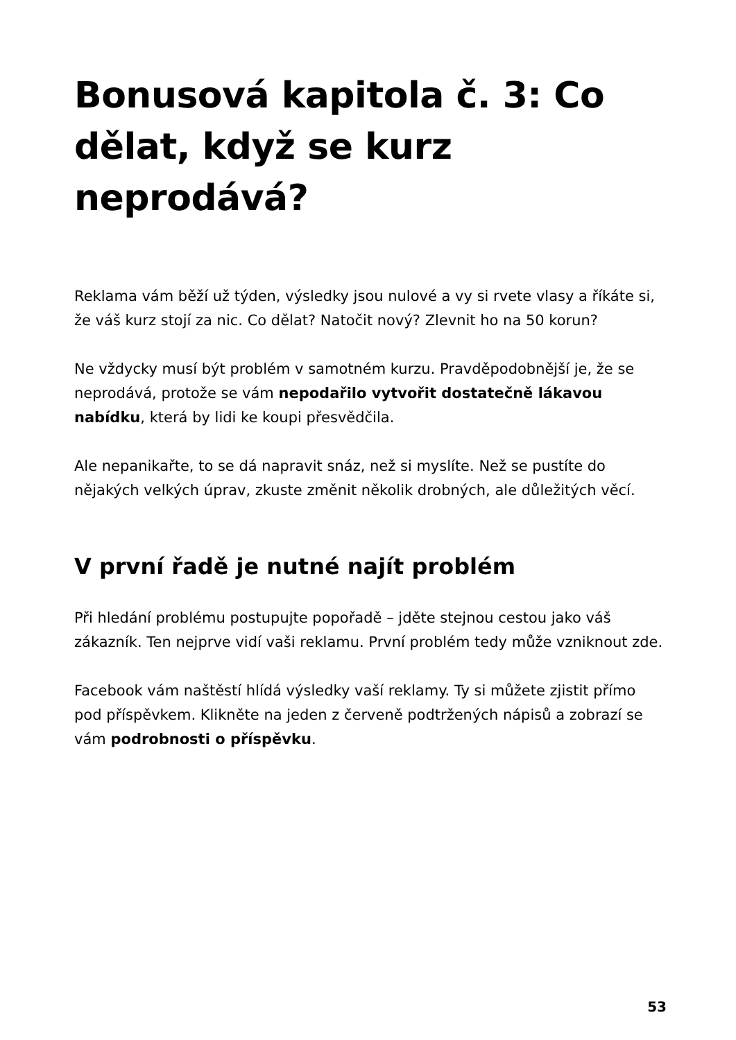Bonusová kapitola č. 3: Co dělat, když se kurz neprodává?
Reklama vám běží už týden, výsledky jsou nulové a vy si rvete vlasy a říkáte si, že váš kurz stojí za nic. Co dělat? Natočit nový? Zlevnit ho na 50 korun?
Ne vždycky musí být problém v samotném kurzu. Pravděpodobnější je, že se neprodává, protože se vám nepodařilo vytvořit dostatečně lákavou nabídku, která by lidi ke koupi přesvědčila.
Ale nepanikařte, to se dá napravit snáz, než si myslíte. Než se pustíte do nějakých velkých úprav, zkuste změnit několik drobných, ale důležitých věcí.
V první řadě je nutné najít problém
Při hledání problému postupujte popořadě – jděte stejnou cestou jako váš zákazník. Ten nejprve vidí vaši reklamu. První problém tedy může vzniknout zde.
Facebook vám naštěstí hlídá výsledky vaší reklamy. Ty si můžete zjistit přímo pod příspěvkem. Klikněte na jeden z červeně podtržených nápisů a zobrazí se vám podrobnosti o příspěvku.
53